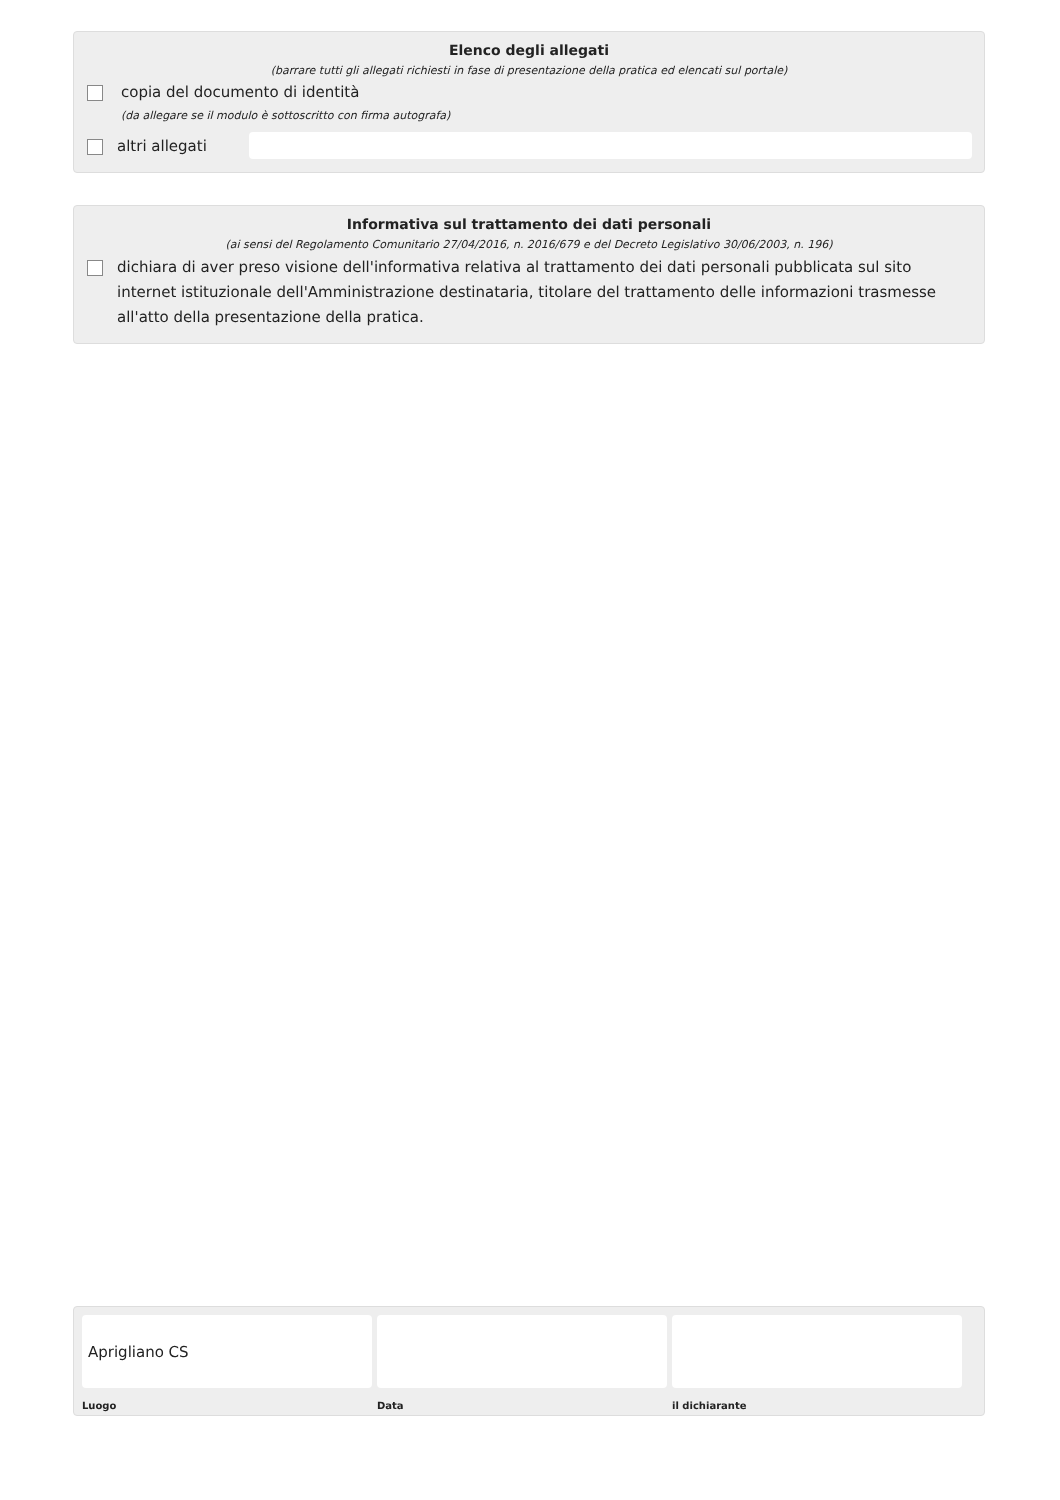Elenco degli allegati
(barrare tutti gli allegati richiesti in fase di presentazione della pratica ed elencati sul portale)
copia del documento di identità
(da allegare se il modulo è sottoscritto con firma autografa)
altri allegati
Informativa sul trattamento dei dati personali
(ai sensi del Regolamento Comunitario 27/04/2016, n. 2016/679 e del Decreto Legislativo 30/06/2003, n. 196)
dichiara di aver preso visione dell'informativa relativa al trattamento dei dati personali pubblicata sul sito internet istituzionale dell'Amministrazione destinataria, titolare del trattamento delle informazioni trasmesse all'atto della presentazione della pratica.
Aprigliano CS
Luogo
Data il dichiarante